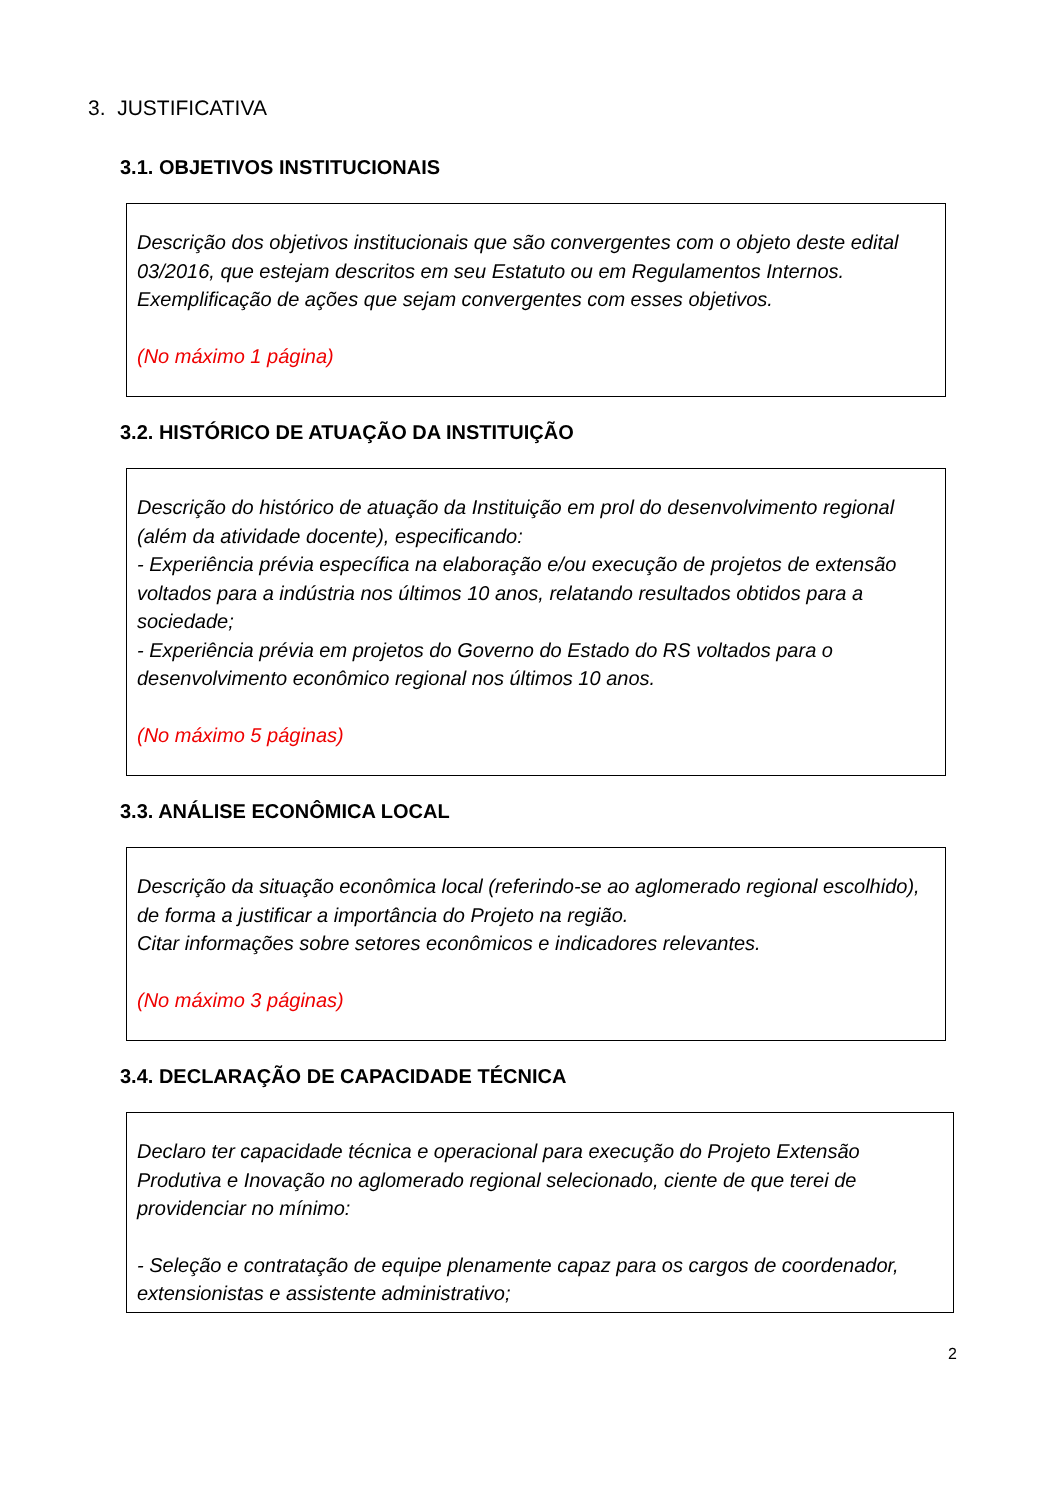3. JUSTIFICATIVA
3.1. OBJETIVOS INSTITUCIONAIS
Descrição dos objetivos institucionais que são convergentes com o objeto deste edital 03/2016, que estejam descritos em seu Estatuto ou em Regulamentos Internos.
Exemplificação de ações que sejam convergentes com esses objetivos.
(No máximo 1 página)
3.2. HISTÓRICO DE ATUAÇÃO DA INSTITUIÇÃO
Descrição do histórico de atuação da Instituição em prol do desenvolvimento regional (além da atividade docente), especificando:
- Experiência prévia específica na elaboração e/ou execução de projetos de extensão voltados para a indústria nos últimos 10 anos, relatando resultados obtidos para a sociedade;
- Experiência prévia em projetos do Governo do Estado do RS voltados para o desenvolvimento econômico regional nos últimos 10 anos.
(No máximo 5 páginas)
3.3. ANÁLISE ECONÔMICA LOCAL
Descrição da situação econômica local (referindo-se ao aglomerado regional escolhido), de forma a justificar a importância do Projeto na região.
Citar informações sobre setores econômicos e indicadores relevantes.
(No máximo 3 páginas)
3.4. DECLARAÇÃO DE CAPACIDADE TÉCNICA
Declaro ter capacidade técnica e operacional para execução do Projeto Extensão Produtiva e Inovação no aglomerado regional selecionado, ciente de que terei de providenciar no mínimo:
- Seleção e contratação de equipe plenamente capaz para os cargos de coordenador, extensionistas e assistente administrativo;
2